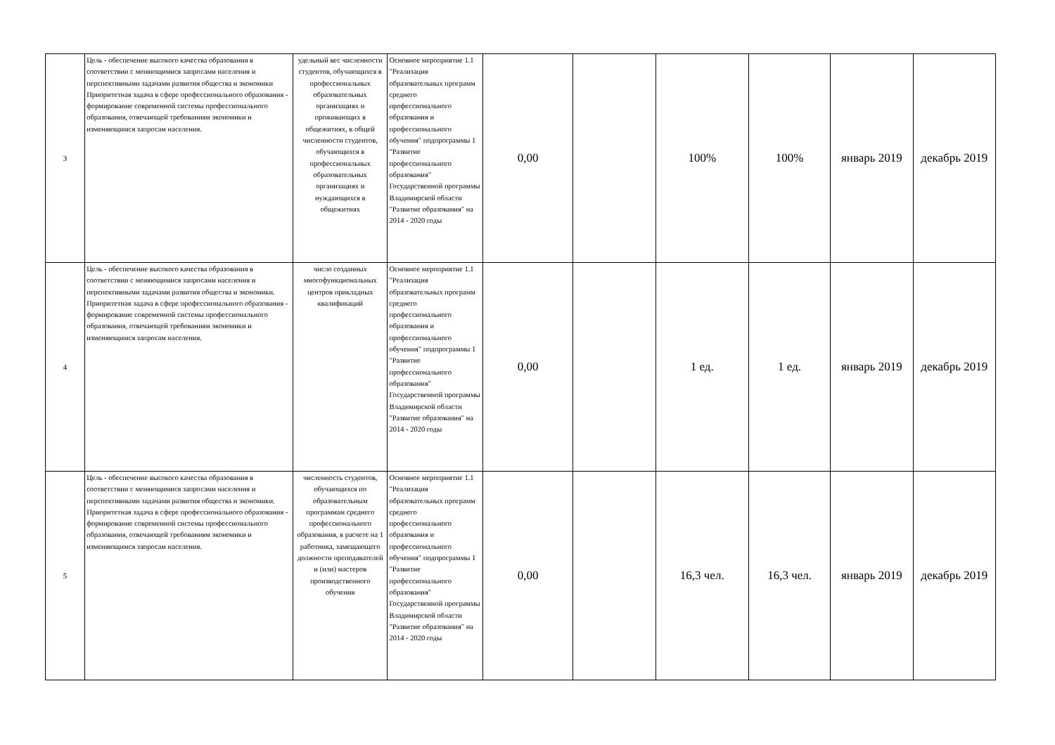| 3 | Цель - обеспечение высокого качества образования в соответствии с меняющимися запросами населения и перспективными задачами развития общества и экономики Приоритетная задача в сфере профессионального образования - формирование современной системы профессионального образования, отвечающей требованиям экономики и изменяющимся запросам населения. | удельный вес численности студентов, обучающихся в профессиональных образовательных организациях и проживающих в общежитиях, в общей численности студентов, обучающихся в профессиональных образовательных организациях и нуждающихся в общежитиях | Основное мероприятие 1.1 "Реализация образовательных программ среднего профессионального образования и профессионального обучения" подпрограммы 1 "Развитие профессионального образования" Государственной программы Владимирской области "Развитие образования" на 2014 - 2020 годы | 0,00 | | 100% | 100% | январь 2019 | декабрь 2019 |
| 4 | Цель - обеспечение высокого качества образования в соответствии с меняющимися запросами населения и перспективными задачами развития общества и экономики. Приоритетная задача в сфере профессионального образования - формирование современной системы профессионального образования, отвечающей требованиям экономики и изменяющимся запросам населения. | число созданных многофункциональных центров прикладных квалификаций | Основное мероприятие 1.1 "Реализация образовательных программ среднего профессионального образования и профессионального обучения" подпрограммы 1 "Развитие профессионального образования" Государственной программы Владимирской области "Развитие образования" на 2014 - 2020 годы | 0,00 | | 1 ед. | 1 ед. | январь 2019 | декабрь 2019 |
| 5 | Цель - обеспечение высокого качества образования в соответствии с меняющимися запросами населения и перспективными задачами развития общества и экономики. Приоритетная задача в сфере профессионального образования - формирование современной системы профессионального образования, отвечающей требованиям экономики и изменяющимся запросам населения. | численность студентов, обучающихся по образовательным программам среднего профессионального образования, в расчете на 1 работника, замещающего должности преподавателей и (или) мастеров производственного обучения | Основное мероприятие 1.1 "Реализация образовательных программ среднего профессионального образования и профессионального обучения" подпрограммы 1 "Развитие профессионального образования" Государственной программы Владимирской области "Развитие образования" на 2014 - 2020 годы | 0,00 | | 16,3 чел. | 16,3 чел. | январь 2019 | декабрь 2019 |